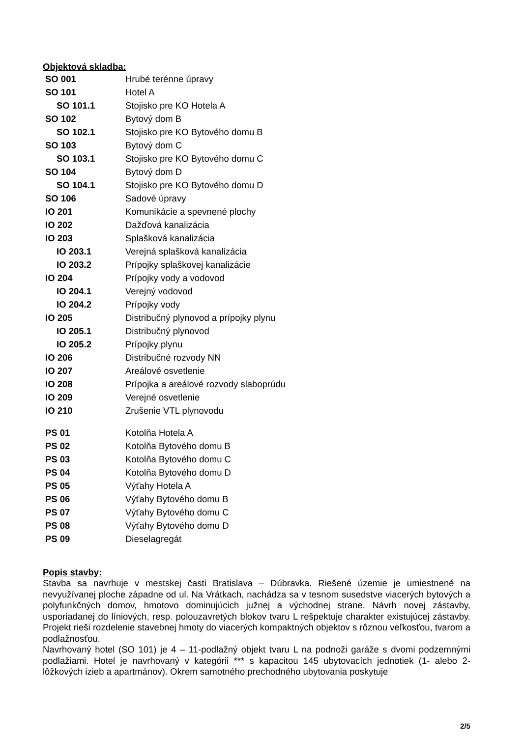Objektová skladba:
| SO 001 | Hrubé terénne úpravy |
| SO 101 | Hotel A |
| SO 101.1 | Stojisko pre KO Hotela A |
| SO 102 | Bytový dom B |
| SO 102.1 | Stojisko pre KO Bytového domu B |
| SO 103 | Bytový dom C |
| SO 103.1 | Stojisko pre KO Bytového domu C |
| SO 104 | Bytový dom D |
| SO 104.1 | Stojisko pre KO Bytového domu D |
| SO 106 | Sadové úpravy |
| IO 201 | Komunikácie a spevnené plochy |
| IO 202 | Dažďová kanalizácia |
| IO 203 | Splašková kanalizácia |
| IO 203.1 | Verejná splašková kanalizácia |
| IO 203.2 | Prípojky splaškovej kanalizácie |
| IO 204 | Prípojky vody a vodovod |
| IO 204.1 | Verejný vodovod |
| IO 204.2 | Prípojky vody |
| IO 205 | Distribučný plynovod a prípojky plynu |
| IO 205.1 | Distribučný plynovod |
| IO 205.2 | Prípojky plynu |
| IO 206 | Distribučné rozvody NN |
| IO 207 | Areálové osvetlenie |
| IO 208 | Prípojka a areálové rozvody slaboprúdu |
| IO 209 | Verejné osvetlenie |
| IO 210 | Zrušenie VTL plynovodu |
| PS 01 | Kotolňa Hotela A |
| PS 02 | Kotolňa Bytového domu B |
| PS 03 | Kotolňa Bytového domu C |
| PS 04 | Kotolňa Bytového domu D |
| PS 05 | Výťahy Hotela A |
| PS 06 | Výťahy Bytového domu B |
| PS 07 | Výťahy Bytového domu C |
| PS 08 | Výťahy Bytového domu D |
| PS 09 | Dieselagregát |
Popis stavby:
Stavba sa navrhuje v mestskej časti Bratislava – Dúbravka. Riešené územie je umiestnené na nevyužívanej ploche západne od ul. Na Vrátkach, nachádza sa v tesnom susedstve viacerých bytových a polyfunkčných domov, hmotovo dominujúcich južnej a východnej strane. Návrh novej zástavby, usporiadanej do líniových, resp. polouzavretých blokov tvaru L rešpektuje charakter existujúcej zástavby. Projekt rieši rozdelenie stavebnej hmoty do viacerých kompaktných objektov s rôznou veľkosťou, tvarom a podlažnosťou.
Navrhovaný hotel (SO 101) je 4 – 11-podlažný objekt tvaru L na podnoži garáže s dvomi podzemnými podlažiami. Hotel je navrhovaný v kategórii *** s kapacitou 145 ubytovacích jednotiek (1- alebo 2-lôžkových izieb a apartmánov). Okrem samotného prechodného ubytovania poskytuje
2/5